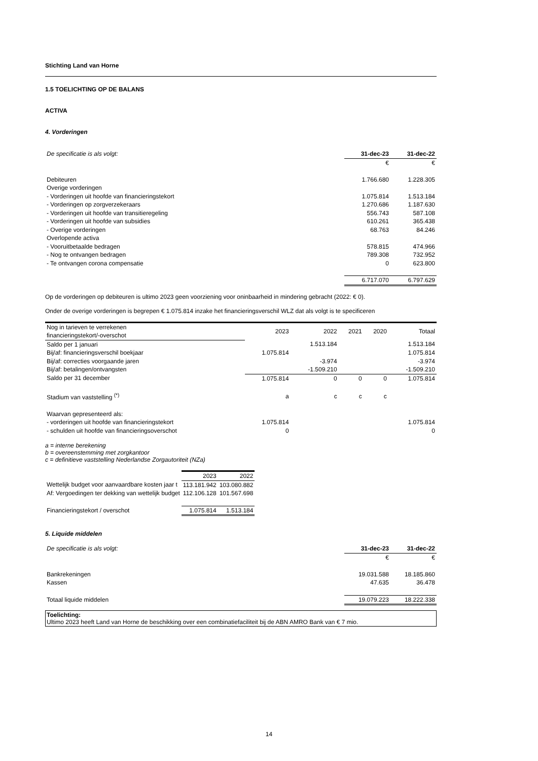Stichting Land van Horne
1.5 TOELICHTING OP DE BALANS
ACTIVA
4. Vorderingen
| De specificatie is als volgt: | 31-dec-23 | 31-dec-22 |
| | € | € |
| Debiteuren | 1.766.680 | 1.228.305 |
| Overige vorderingen | | |
| - Vorderingen uit hoofde van financieringstekort | 1.075.814 | 1.513.184 |
| - Vorderingen op zorgverzekeraars | 1.270.686 | 1.187.630 |
| - Vorderingen uit hoofde van transitieregeling | 556.743 | 587.108 |
| - Vorderingen uit hoofde van subsidies | 610.261 | 365.438 |
| - Overige vorderingen | 68.763 | 84.246 |
| Overlopende activa | | |
| - Vooruitbetaalde bedragen | 578.815 | 474.966 |
| - Nog te ontvangen bedragen | 789.308 | 732.952 |
| - Te ontvangen corona compensatie | 0 | 623.800 |
| | 6.717.070 | 6.797.629 |
Op de vorderingen op debiteuren is ultimo 2023 geen voorziening voor oninbaarheid in mindering gebracht (2022: € 0).
Onder de overige vorderingen is begrepen € 1.075.814 inzake het financieringsverschil WLZ dat als volgt is te specificeren
| Nog in tarieven te verrekenen financieringstekort/-overschot | 2023 | 2022 | 2021 | 2020 | Totaal |
| --- | --- | --- | --- | --- | --- |
| Saldo per 1 januari | | 1.513.184 | | | 1.513.184 |
| Bij/af: financieringsverschil boekjaar | 1.075.814 | | | | 1.075.814 |
| Bij/af: correcties voorgaande jaren | | -3.974 | | | -3.974 |
| Bij/af: betalingen/ontvangsten | | -1.509.210 | | | -1.509.210 |
| Saldo per 31 december | 1.075.814 | 0 | 0 | 0 | 1.075.814 |
| Stadium van vaststelling <sup>(*)</sup> | a | c | c | c | |
| Waarvan gepresenteerd als: | | | | | |
| - vorderingen uit hoofde van financieringstekort | 1.075.814 | | | | 1.075.814 |
| - schulden uit hoofde van financieringsoverschot | 0 | | | | 0 |
a = interne berekening
b = overeenstemming met zorgkantoor
c = definitieve vaststelling Nederlandse Zorgautoriteit (NZa)
| | 2023 | 2022 |
| Wettelijk budget voor aanvaardbare kosten jaar t | 113.181.942 | 103.080.882 |
| Af: Vergoedingen ter dekking van wettelijk budget | 112.106.128 | 101.567.698 |
| Financieringstekort / overschot | 1.075.814 | 1.513.184 |
5. Liquide middelen
| De specificatie is als volgt: | 31-dec-23 | 31-dec-22 |
| | € | € |
| Bankrekeningen | 19.031.588 | 18.185.860 |
| Kassen | 47.635 | 36.478 |
| Totaal liquide middelen | 19.079.223 | 18.222.338 |
Toelichting:
Ultimo 2023 heeft Land van Horne de beschikking over een combinatiefaciliteit bij de ABN AMRO Bank van € 7 mio.
14